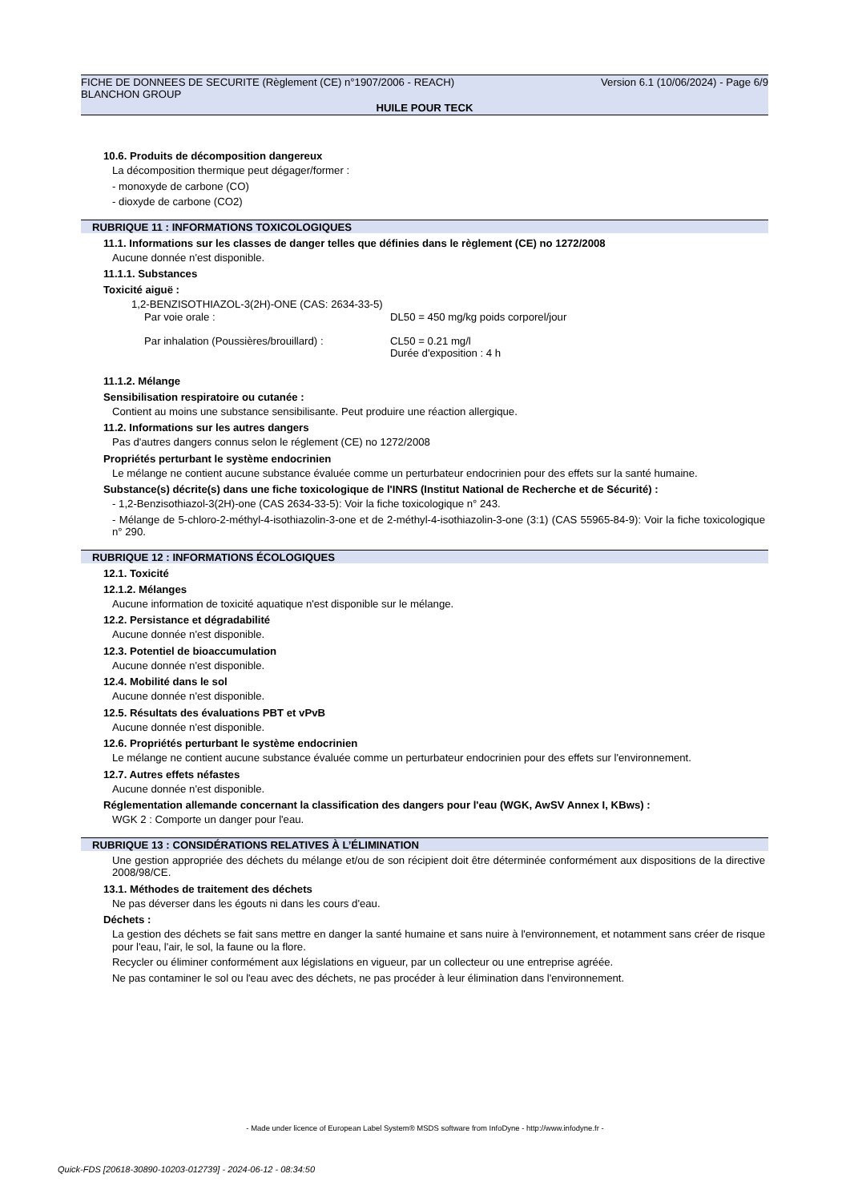Version 6.1 (10/06/2024) - Page 6/9 FICHE DE DONNEES DE SECURITE (Règlement (CE) n°1907/2006 - REACH)
BLANCHON GROUP
HUILE POUR TECK
10.6. Produits de décomposition dangereux
La décomposition thermique peut dégager/former :
- monoxyde de carbone (CO)
- dioxyde de carbone (CO2)
RUBRIQUE 11 : INFORMATIONS TOXICOLOGIQUES
11.1. Informations sur les classes de danger telles que définies dans le règlement (CE) no 1272/2008
Aucune donnée n'est disponible.
11.1.1. Substances
Toxicité aiguë :
1,2-BENZISOTHIAZOL-3(2H)-ONE (CAS: 2634-33-5)
Par voie orale : DL50 = 450 mg/kg poids corporel/jour
Par inhalation (Poussières/brouillard) :
CL50 = 0.21 mg/l
Durée d'exposition : 4 h
11.1.2. Mélange
Sensibilisation respiratoire ou cutanée :
Contient au moins une substance sensibilisante. Peut produire une réaction allergique.
11.2. Informations sur les autres dangers
Pas d'autres dangers connus selon le réglement (CE) no 1272/2008
Propriétés perturbant le système endocrinien
Le mélange ne contient aucune substance évaluée comme un perturbateur endocrinien pour des effets sur la santé humaine.
Substance(s) décrite(s) dans une fiche toxicologique de l'INRS (Institut National de Recherche et de Sécurité) :
- 1,2-Benzisothiazol-3(2H)-one (CAS 2634-33-5): Voir la fiche toxicologique n° 243.
- Mélange de 5-chloro-2-méthyl-4-isothiazolin-3-one et de 2-méthyl-4-isothiazolin-3-one (3:1) (CAS 55965-84-9): Voir la fiche toxicologique n° 290.
RUBRIQUE 12 : INFORMATIONS ÉCOLOGIQUES
12.1. Toxicité
12.1.2. Mélanges
Aucune information de toxicité aquatique n'est disponible sur le mélange.
12.2. Persistance et dégradabilité
Aucune donnée n'est disponible.
12.3. Potentiel de bioaccumulation
Aucune donnée n'est disponible.
12.4. Mobilité dans le sol
Aucune donnée n'est disponible.
12.5. Résultats des évaluations PBT et vPvB
Aucune donnée n'est disponible.
12.6. Propriétés perturbant le système endocrinien
Le mélange ne contient aucune substance évaluée comme un perturbateur endocrinien pour des effets sur l'environnement.
12.7. Autres effets néfastes
Aucune donnée n'est disponible.
Réglementation allemande concernant la classification des dangers pour l'eau (WGK, AwSV Annex I, KBws) :
WGK 2 : Comporte un danger pour l'eau.
RUBRIQUE 13 : CONSIDÉRATIONS RELATIVES À L’ÉLIMINATION
Une gestion appropriée des déchets du mélange et/ou de son récipient doit être déterminée conformément aux dispositions de la directive 2008/98/CE.
13.1. Méthodes de traitement des déchets
Ne pas déverser dans les égouts ni dans les cours d'eau.
Déchets :
La gestion des déchets se fait sans mettre en danger la santé humaine et sans nuire à l'environnement, et notamment sans créer de risque pour l'eau, l'air, le sol, la faune ou la flore.
Recycler ou éliminer conformément aux législations en vigueur, par un collecteur ou une entreprise agréée.
Ne pas contaminer le sol ou l'eau avec des déchets, ne pas procéder à leur élimination dans l'environnement.
- Made under licence of European Label System® MSDS software from InfoDyne - http://www.infodyne.fr -
Quick-FDS [20618-30890-10203-012739] - 2024-06-12 - 08:34:50